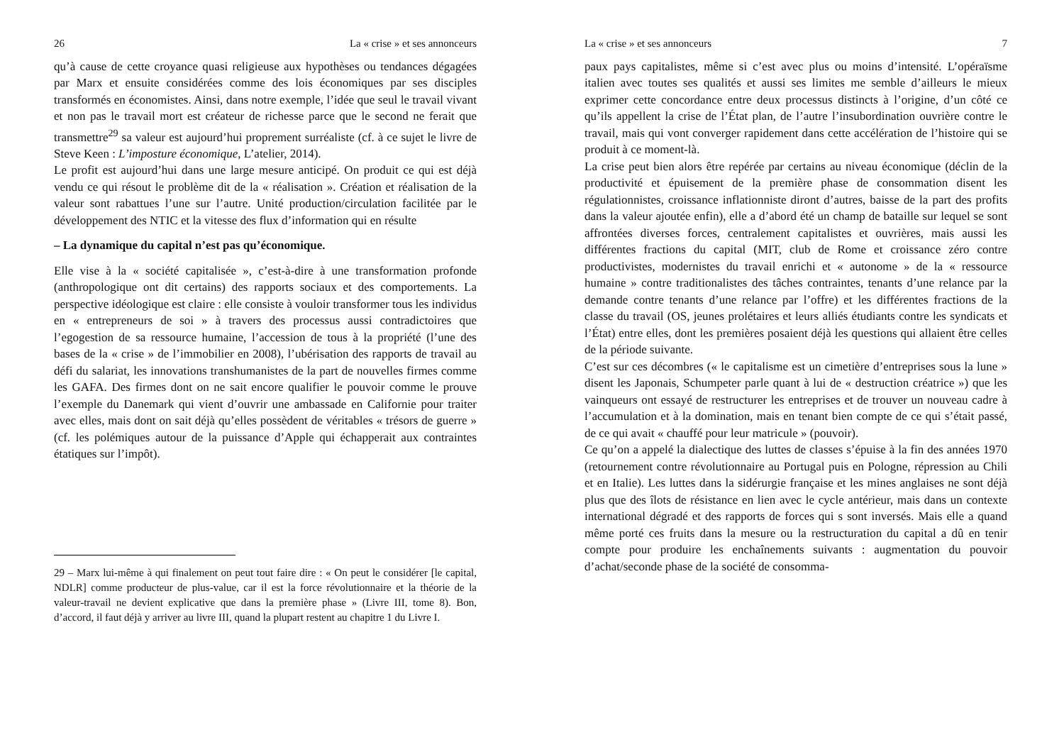26 La « crise » et ses annonceurs
qu’à cause de cette croyance quasi religieuse aux hypothèses ou tendances dégagées par Marx et ensuite considérées comme des lois économiques par ses disciples transformés en économistes. Ainsi, dans notre exemple, l’idée que seul le travail vivant et non pas le travail mort est créateur de richesse parce que le second ne ferait que transmettre<sup>29</sup> sa valeur est aujourd’hui proprement surréaliste (cf. à ce sujet le livre de Steve Keen : L’imposture économique, L’atelier, 2014).
Le profit est aujourd’hui dans une large mesure anticipé. On produit ce qui est déjà vendu ce qui résout le problème dit de la « réalisation ». Création et réalisation de la valeur sont rabattues l’une sur l’autre. Unité production/circulation facilitée par le développement des NTIC et la vitesse des flux d’information qui en résulte
– La dynamique du capital n’est pas qu’économique.
Elle vise à la « société capitalisée », c’est-à-dire à une transformation profonde (anthropologique ont dit certains) des rapports sociaux et des comportements. La perspective idéologique est claire : elle consiste à vouloir transformer tous les individus en « entrepreneurs de soi » à travers des processus aussi contradictoires que l’egogestion de sa ressource humaine, l’accession de tous à la propriété (l’une des bases de la « crise » de l’immobilier en 2008), l’ubérisation des rapports de travail au défi du salariat, les innovations transhumanistes de la part de nouvelles firmes comme les GAFA. Des firmes dont on ne sait encore qualifier le pouvoir comme le prouve l’exemple du Danemark qui vient d’ouvrir une ambassade en Californie pour traiter avec elles, mais dont on sait déjà qu’elles possèdent de véritables « trésors de guerre » (cf. les polémiques autour de la puissance d’Apple qui échapperait aux contraintes étatiques sur l’impôt).
29 – Marx lui-même à qui finalement on peut tout faire dire : « On peut le considérer [le capital, NDLR] comme producteur de plus-value, car il est la force révolutionnaire et la théorie de la valeur-travail ne devient explicative que dans la première phase » (Livre III, tome 8). Bon, d’accord, il faut déjà y arriver au livre III, quand la plupart restent au chapitre 1 du Livre I.
La « crise » et ses annonceurs 7
paux pays capitalistes, même si c’est avec plus ou moins d’intensité. L’opéraïsme italien avec toutes ses qualités et aussi ses limites me semble d’ailleurs le mieux exprimer cette concordance entre deux processus distincts à l’origine, d’un côté ce qu’ils appellent la crise de l’État plan, de l’autre l’insubordination ouvrière contre le travail, mais qui vont converger rapidement dans cette accélération de l’histoire qui se produit à ce moment-là.
La crise peut bien alors être repérée par certains au niveau économique (déclin de la productivité et épuisement de la première phase de consommation disent les régulationnistes, croissance inflationniste diront d’autres, baisse de la part des profits dans la valeur ajoutée enfin), elle a d’abord été un champ de bataille sur lequel se sont affrontées diverses forces, centralement capitalistes et ouvrières, mais aussi les différentes fractions du capital (MIT, club de Rome et croissance zéro contre productivistes, modernistes du travail enrichi et « autonome » de la « ressource humaine » contre traditionalistes des tâches contraintes, tenants d’une relance par la demande contre tenants d’une relance par l’offre) et les différentes fractions de la classe du travail (OS, jeunes prolétaires et leurs alliés étudiants contre les syndicats et l’État) entre elles, dont les premières posaient déjà les questions qui allaient être celles de la période suivante.
C’est sur ces décombres (« le capitalisme est un cimetière d’entreprises sous la lune » disent les Japonais, Schumpeter parle quant à lui de « destruction créatrice ») que les vainqueurs ont essayé de restructurer les entreprises et de trouver un nouveau cadre à l’accumulation et à la domination, mais en tenant bien compte de ce qui s’était passé, de ce qui avait « chauffé pour leur matricule » (pouvoir).
Ce qu’on a appelé la dialectique des luttes de classes s’épuise à la fin des années 1970 (retournement contre révolutionnaire au Portugal puis en Pologne, répression au Chili et en Italie). Les luttes dans la sidérurgie française et les mines anglaises ne sont déjà plus que des îlots de résistance en lien avec le cycle antérieur, mais dans un contexte international dégradé et des rapports de forces qui s sont inversés. Mais elle a quand même porté ces fruits dans la mesure ou la restructuration du capital a dû en tenir compte pour produire les enchaînements suivants : augmentation du pouvoir d’achat/seconde phase de la société de consomma-